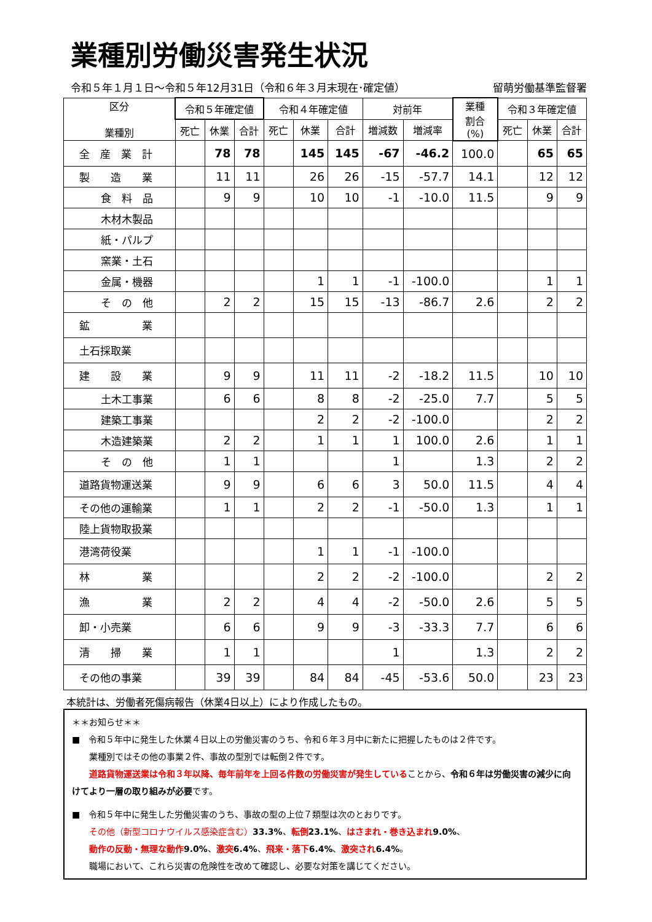業種別労働災害発生状況
令和５年１月１日～令和５年12月31日（令和６年３月末現在･確定値） 留萌労働基準監督署
| 区分 業種別 | 令和５年確定値 | | | 令和４年確定値 | | | 対前年 | | 業種 割合 (%) | 令和３年確定値 | | |
| --- | --- | --- | --- | --- | --- | --- | --- | --- | --- | --- | --- | --- |
| | 死亡 | 休業 | 合計 | 死亡 | 休業 | 合計 | 増減数 | 増減率 | | 死亡 | 休業 | 合計 |
| 全 産 業 計 | | 78 | 78 | | 145 | 145 | -67 | -46.2 | 100.0 | | 65 | 65 |
| 製 造 業 | | 11 | 11 | | 26 | 26 | -15 | -57.7 | 14.1 | | 12 | 12 |
| 食 料 品 | | 9 | 9 | | 10 | 10 | -1 | -10.0 | 11.5 | | 9 | 9 |
| 木材木製品 | | | | | | | | | | | | |
| 紙・パルプ | | | | | | | | | | | | |
| 窯業・土石 | | | | | | | | | | | | |
| 金属・機器 | | | | | 1 | 1 | -1 | -100.0 | | | 1 | 1 |
| そ の 他 | | 2 | 2 | | 15 | 15 | -13 | -86.7 | 2.6 | | 2 | 2 |
| 鉱 業 | | | | | | | | | | | | |
| 土石採取業 | | | | | | | | | | | | |
| 建 設 業 | | 9 | 9 | | 11 | 11 | -2 | -18.2 | 11.5 | | 10 | 10 |
| 土木工事業 | | 6 | 6 | | 8 | 8 | -2 | -25.0 | 7.7 | | 5 | 5 |
| 建築工事業 | | | | | 2 | 2 | -2 | -100.0 | | | 2 | 2 |
| 木造建築業 | | 2 | 2 | | 1 | 1 | 1 | 100.0 | 2.6 | | 1 | 1 |
| そ の 他 | | 1 | 1 | | | | 1 | | 1.3 | | 2 | 2 |
| 道路貨物運送業 | | 9 | 9 | | 6 | 6 | 3 | 50.0 | 11.5 | | 4 | 4 |
| その他の運輸業 | | 1 | 1 | | 2 | 2 | -1 | -50.0 | 1.3 | | 1 | 1 |
| 陸上貨物取扱業 | | | | | | | | | | | | |
| 港湾荷役業 | | | | | 1 | 1 | -1 | -100.0 | | | | |
| 林 業 | | | | | 2 | 2 | -2 | -100.0 | | | 2 | 2 |
| 漁 業 | | 2 | 2 | | 4 | 4 | -2 | -50.0 | 2.6 | | 5 | 5 |
| 卸・小売業 | | 6 | 6 | | 9 | 9 | -3 | -33.3 | 7.7 | | 6 | 6 |
| 清 掃 業 | | 1 | 1 | | | | 1 | | 1.3 | | 2 | 2 |
| その他の事業 | | 39 | 39 | | 84 | 84 | -45 | -53.6 | 50.0 | | 23 | 23 |
本統計は、労働者死傷病報告（休業4日以上）により作成したもの。
＊＊お知らせ＊＊
■　令和５年中に発生した休業４日以上の労働災害のうち、令和６年３月中に新たに把握したものは２件です。
　　業種別ではその他の事業２件、事故の型別では転倒２件です。
　　道路貨物運送業は令和３年以降、毎年前年を上回る件数の労働災害が発生していることから、令和６年は労働災害の減少に向けてより一層の取り組みが必要です。
■　令和５年中に発生した労働災害のうち、事故の型の上位７類型は次のとおりです。
　　その他（新型コロナウイルス感染症含む）33.3%、転倒 23.1%、はさまれ・巻き込まれ 9.0%、
　　動作の反動・無理な動作 9.0%、激突 6.4%、飛来・落下 6.4%、激突され 6.4%。
　　職場において、これら災害の危険性を改めて確認し、必要な対策を講じてください。